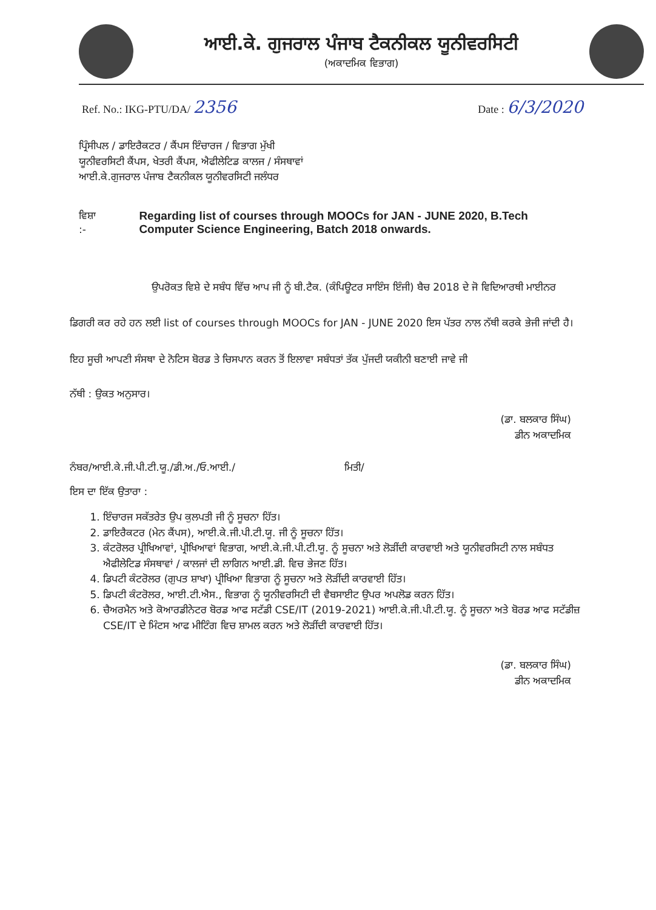ਆਈ.ਕੇ. ਗੁਜਰਾਲ ਪੰਜਾਬ ਟੈਕਨੀਕਲ ਯੂਨੀਵਰਸਿਟੀ
(ਅਕਾਦਮਿਕ ਵਿਭਾਗ)
Ref. No.: IKG-PTU/DA/ 2356 Date : 6/3/2020
ਪ੍ਰਿੰਸੀਪਲ / ਡਾਇਰੈਕਟਰ / ਕੈਂਪਸ ਇੰਚਾਰਜ / ਵਿਭਾਗ ਮੁੱਖੀ
ਯੂਨੀਵਰਸਿਟੀ ਕੈਂਪਸ, ਖੇਤਰੀ ਕੈਂਪਸ, ਐਫੀਲੇਟਿਡ ਕਾਲਜ / ਸੰਸਥਾਵਾਂ
ਆਈ.ਕੇ.ਗੁਜਰਾਲ ਪੰਜਾਬ ਟੈਕਨੀਕਲ ਯੂਨੀਵਰਸਿਟੀ ਜਲੰਧਰ
ਵਿਸ਼ਾ :- Regarding list of courses through MOOCs for JAN - JUNE 2020, B.Tech Computer Science Engineering, Batch 2018 onwards.
ਉਪਰੋਕਤ ਵਿਸ਼ੇ ਦੇ ਸਬੰਧ ਵਿੱਚ ਆਪ ਜੀ ਨੂੰ ਬੀ.ਟੈਕ. (ਕੰਪਿਊਟਰ ਸਾਇੰਸ ਇੰਜੀ) ਬੈਚ 2018 ਦੇ ਜੋ ਵਿਦਿਆਰਥੀ ਮਾਈਨਰ ਡਿਗਰੀ ਕਰ ਰਹੇ ਹਨ ਲਈ list of courses through MOOCs for JAN - JUNE 2020 ਇਸ ਪੱਤਰ ਨਾਲ ਨੱਥੀ ਕਰਕੇ ਭੇਜੀ ਜਾਂਦੀ ਹੈ। ਇਹ ਸੂਚੀ ਆਪਣੀ ਸੰਸਥਾ ਦੇ ਨੋਟਿਸ ਬੋਰਡ ਤੇ ਚਿਸਪਾਨ ਕਰਨ ਤੋਂ ਇਲਾਵਾ ਸਬੰਧਤਾਂ ਤੱਕ ਪੁੱਜਦੀ ਯਕੀਨੀ ਬਣਾਈ ਜਾਵੇ ਜੀ
ਨੱਥੀ : ਉਕਤ ਅਨੁਸਾਰ।
(ਡਾ. ਬਲਕਾਰ ਸਿੰਘ)
ਡੀਨ ਅਕਾਦਮਿਕ
ਨੰਬਰ/ਆਈ.ਕੇ.ਜੀ.ਪੀ.ਟੀ.ਯੂ./ਡੀ.ਅ./ਓ.ਆਈ./ ਮਿਤੀ/
ਇਸ ਦਾ ਇੱਕ ਉਤਾਰਾ :
1. ਇੰਚਾਰਜ ਸਕੱਤਰੇਤ ਉਪ ਕੁਲਪਤੀ ਜੀ ਨੂੰ ਸੂਚਨਾ ਹਿੱਤ।
2. ਡਾਇਰੈਕਟਰ (ਮੇਨ ਕੈਂਪਸ), ਆਈ.ਕੇ.ਜੀ.ਪੀ.ਟੀ.ਯੂ. ਜੀ ਨੂੰ ਸੂਚਨਾ ਹਿੱਤ।
3. ਕੰਟਰੋਲਰ ਪ੍ਰੀਖਿਆਵਾਂ, ਪ੍ਰੀਖਿਆਵਾਂ ਵਿਭਾਗ, ਆਈ.ਕੇ.ਜੀ.ਪੀ.ਟੀ.ਯੂ. ਨੂੰ ਸੂਚਨਾ ਅਤੇ ਲੋੜੀਂਦੀ ਕਾਰਵਾਈ ਅਤੇ ਯੂਨੀਵਰਸਿਟੀ ਨਾਲ ਸਬੰਧਤ ਐਫੀਲੇਟਿਡ ਸੰਸਥਾਵਾਂ / ਕਾਲਜਾਂ ਦੀ ਲਾਗਿਨ ਆਈ.ਡੀ. ਵਿਚ ਭੇਜਣ ਹਿੱਤ।
4. ਡਿਪਟੀ ਕੰਟਰੋਲਰ (ਗੁਪਤ ਸ਼ਾਖਾ) ਪ੍ਰੀਖਿਆ ਵਿਭਾਗ ਨੂੰ ਸੂਚਨਾ ਅਤੇ ਲੋੜੀਂਦੀ ਕਾਰਵਾਈ ਹਿੱਤ।
5. ਡਿਪਟੀ ਕੰਟਰੋਲਰ, ਆਈ.ਟੀ.ਐਸ., ਵਿਭਾਗ ਨੂੰ ਯੂਨੀਵਰਸਿਟੀ ਦੀ ਵੈਬਸਾਈਟ ਉਪਰ ਅਪਲੋਡ ਕਰਨ ਹਿੱਤ।
6. ਚੈਅਰਮੈਨ ਅਤੇ ਕੋਆਰਡੀਨੇਟਰ ਬੋਰਡ ਆਫ ਸਟੱਡੀ CSE/IT (2019-2021) ਆਈ.ਕੇ.ਜੀ.ਪੀ.ਟੀ.ਯੂ. ਨੂੰ ਸੂਚਨਾ ਅਤੇ ਬੋਰਡ ਆਫ ਸਟੱਡੀਜ਼ CSE/IT ਦੇ ਮਿੰਟਸ ਆਫ ਮੀਟਿੰਗ ਵਿਚ ਸ਼ਾਮਲ ਕਰਨ ਅਤੇ ਲੋੜੀਂਦੀ ਕਾਰਵਾਈ ਹਿੱਤ।
(ਡਾ. ਬਲਕਾਰ ਸਿੰਘ)
ਡੀਨ ਅਕਾਦਮਿਕ